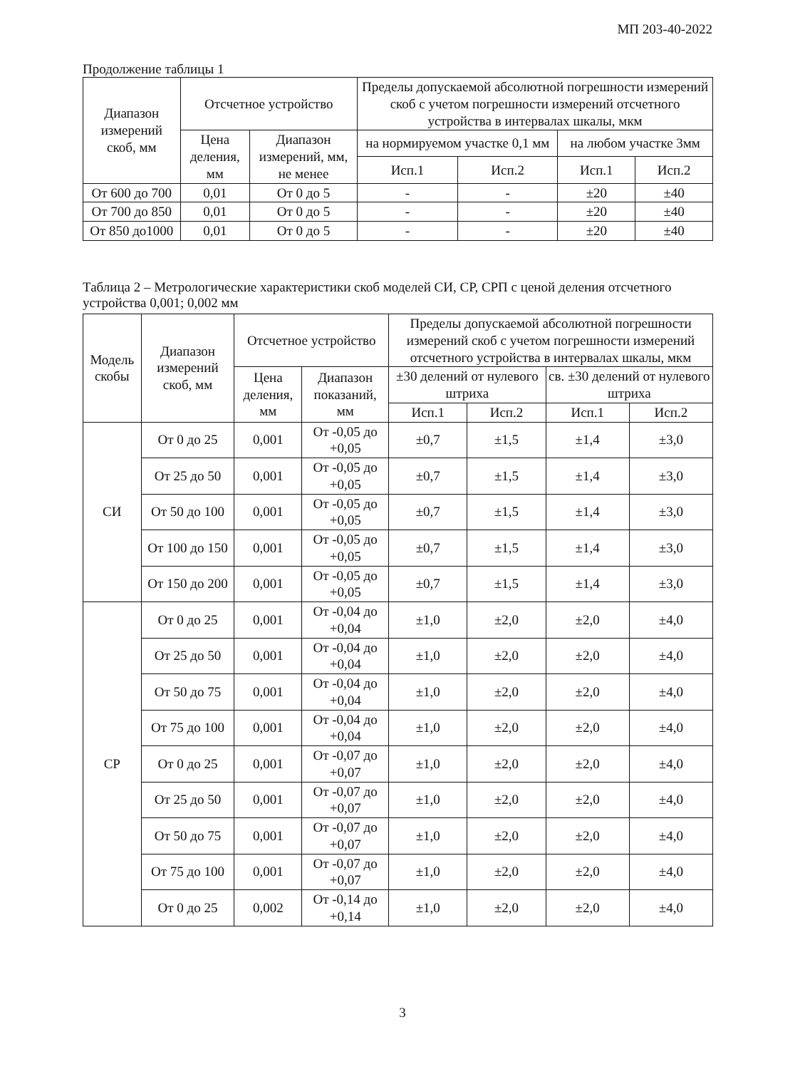МП 203-40-2022
Продолжение таблицы 1
| Диапазон измерений скоб, мм | Отсчетное устройство | | Пределы допускаемой абсолютной погрешности измерений скоб с учетом погрешности измерений отсчетного устройства в интервалах шкалы, мкм | | | |
| --- | --- | --- | --- | --- | --- | --- |
| | Цена деления, мм | Диапазон измерений, мм, не менее | на нормируемом участке 0,1 мм | | на любом участке 3мм | |
| | | | Исп.1 | Исп.2 | Исп.1 | Исп.2 |
| От 600 до 700 | 0,01 | От 0 до 5 | - | - | ±20 | ±40 |
| От 700 до 850 | 0,01 | От 0 до 5 | - | - | ±20 | ±40 |
| От 850 до1000 | 0,01 | От 0 до 5 | - | - | ±20 | ±40 |
Таблица 2 – Метрологические характеристики скоб моделей СИ, СР, СРП с ценой деления отсчетного устройства 0,001; 0,002 мм
| Модель скобы | Диапазон измерений скоб, мм | Отсчетное устройство | | Пределы допускаемой абсолютной погрешности измерений скоб с учетом погрешности измерений отсчетного устройства в интервалах шкалы, мкм | | | |
| --- | --- | --- | --- | --- | --- | --- | --- |
| | | Цена деления, мм | Диапазон показаний, мм | ±30 делений от нулевого штриха | | св. ±30 делений от нулевого штриха | |
| | | | | Исп.1 | Исп.2 | Исп.1 | Исп.2 |
| СИ | От 0 до 25 | 0,001 | От -0,05 до +0,05 | ±0,7 | ±1,5 | ±1,4 | ±3,0 |
| | От 25 до 50 | 0,001 | От -0,05 до +0,05 | ±0,7 | ±1,5 | ±1,4 | ±3,0 |
| | От 50 до 100 | 0,001 | От -0,05 до +0,05 | ±0,7 | ±1,5 | ±1,4 | ±3,0 |
| | От 100 до 150 | 0,001 | От -0,05 до +0,05 | ±0,7 | ±1,5 | ±1,4 | ±3,0 |
| | От 150 до 200 | 0,001 | От -0,05 до +0,05 | ±0,7 | ±1,5 | ±1,4 | ±3,0 |
| СР | От 0 до 25 | 0,001 | От -0,04 до +0,04 | ±1,0 | ±2,0 | ±2,0 | ±4,0 |
| | От 25 до 50 | 0,001 | От -0,04 до +0,04 | ±1,0 | ±2,0 | ±2,0 | ±4,0 |
| | От 50 до 75 | 0,001 | От -0,04 до +0,04 | ±1,0 | ±2,0 | ±2,0 | ±4,0 |
| | От 75 до 100 | 0,001 | От -0,04 до +0,04 | ±1,0 | ±2,0 | ±2,0 | ±4,0 |
| | От 0 до 25 | 0,001 | От -0,07 до +0,07 | ±1,0 | ±2,0 | ±2,0 | ±4,0 |
| | От 25 до 50 | 0,001 | От -0,07 до +0,07 | ±1,0 | ±2,0 | ±2,0 | ±4,0 |
| | От 50 до 75 | 0,001 | От -0,07 до +0,07 | ±1,0 | ±2,0 | ±2,0 | ±4,0 |
| | От 75 до 100 | 0,001 | От -0,07 до +0,07 | ±1,0 | ±2,0 | ±2,0 | ±4,0 |
| | От 0 до 25 | 0,002 | От -0,14 до +0,14 | ±1,0 | ±2,0 | ±2,0 | ±4,0 |
3